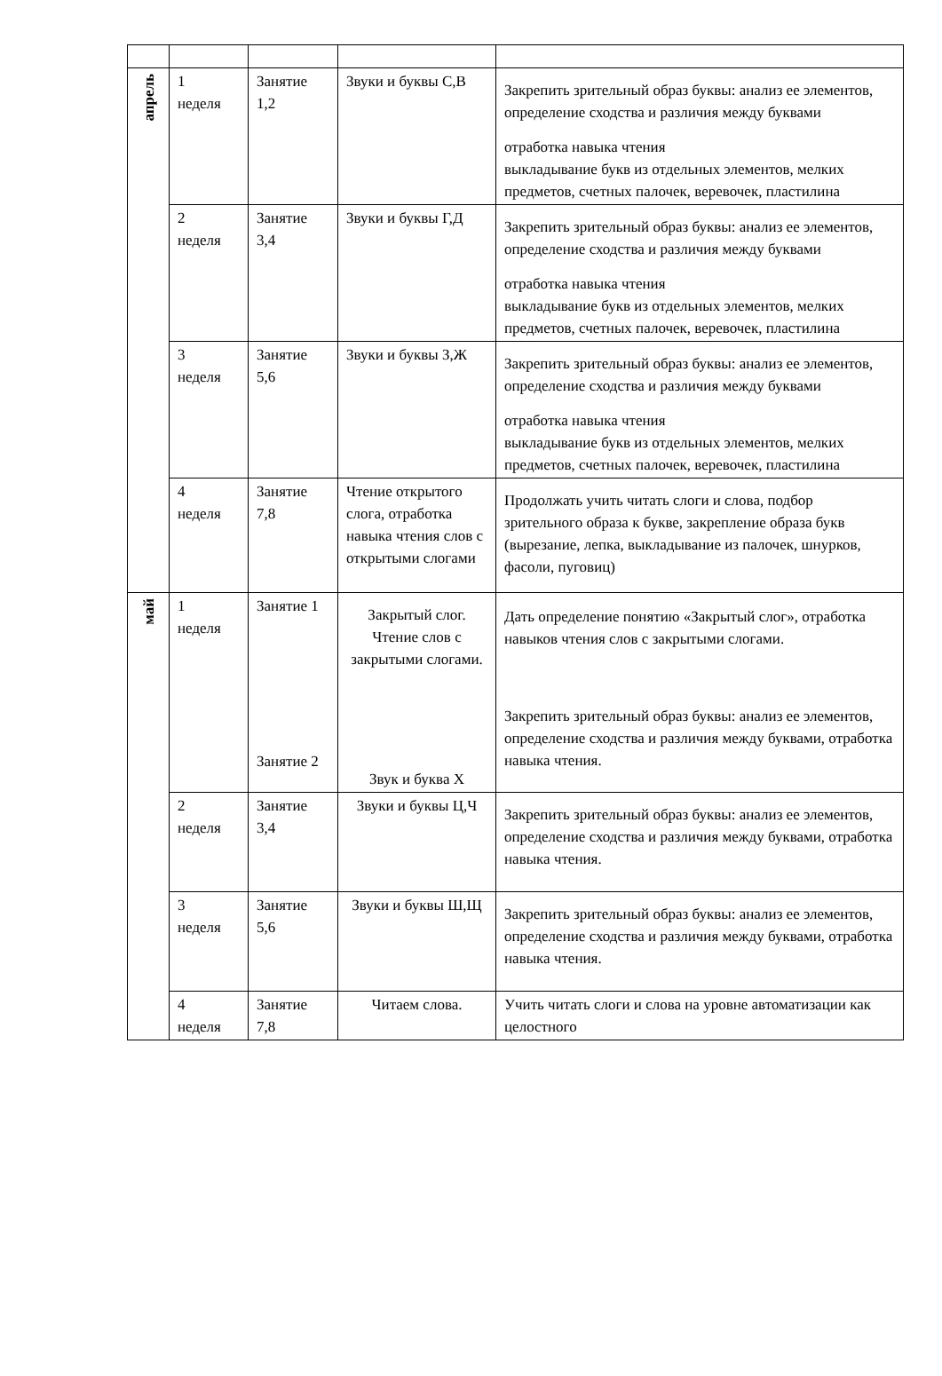| апрель | 1 неделя | Занятие 1,2 | Звуки и буквы С,В | Закрепить зрительный образ буквы: анализ ее элементов, определение сходства и различия между буквами отработка навыка чтения выкладывание букв из отдельных элементов, мелких предметов, счетных палочек, веревочек, пластилина |
| | 2 неделя | Занятие 3,4 | Звуки и буквы Г,Д | Закрепить зрительный образ буквы: анализ ее элементов, определение сходства и различия между буквами отработка навыка чтения выкладывание букв из отдельных элементов, мелких предметов, счетных палочек, веревочек, пластилина |
| | 3 неделя | Занятие 5,6 | Звуки и буквы З,Ж | Закрепить зрительный образ буквы: анализ ее элементов, определение сходства и различия между буквами отработка навыка чтения выкладывание букв из отдельных элементов, мелких предметов, счетных палочек, веревочек, пластилина |
| | 4 неделя | Занятие 7,8 | Чтение открытого слога, отработка навыка чтения слов с открытыми слогами | Продолжать учить читать слоги и слова, подбор зрительного образа к букве, закрепление образа букв (вырезание, лепка, выкладывание из палочек, шнурков, фасоли, пуговиц) |
| май | 1 неделя | Занятие 1 Занятие 2 | Закрытый слог. Чтение слов с закрытыми слогами. Звук и буква Х | Дать определение понятию «Закрытый слог», отработка навыков чтения слов с закрытыми слогами. Закрепить зрительный образ буквы: анализ ее элементов, определение сходства и различия между буквами, отработка навыка чтения. |
| | 2 неделя | Занятие 3,4 | Звуки и буквы Ц,Ч | Закрепить зрительный образ буквы: анализ ее элементов, определение сходства и различия между буквами, отработка навыка чтения. |
| | 3 неделя | Занятие 5,6 | Звуки и буквы Ш,Щ | Закрепить зрительный образ буквы: анализ ее элементов, определение сходства и различия между буквами, отработка навыка чтения. |
| | 4 неделя | Занятие 7,8 | Читаем слова. | Учить читать слоги и слова на уровне автоматизации как целостного |